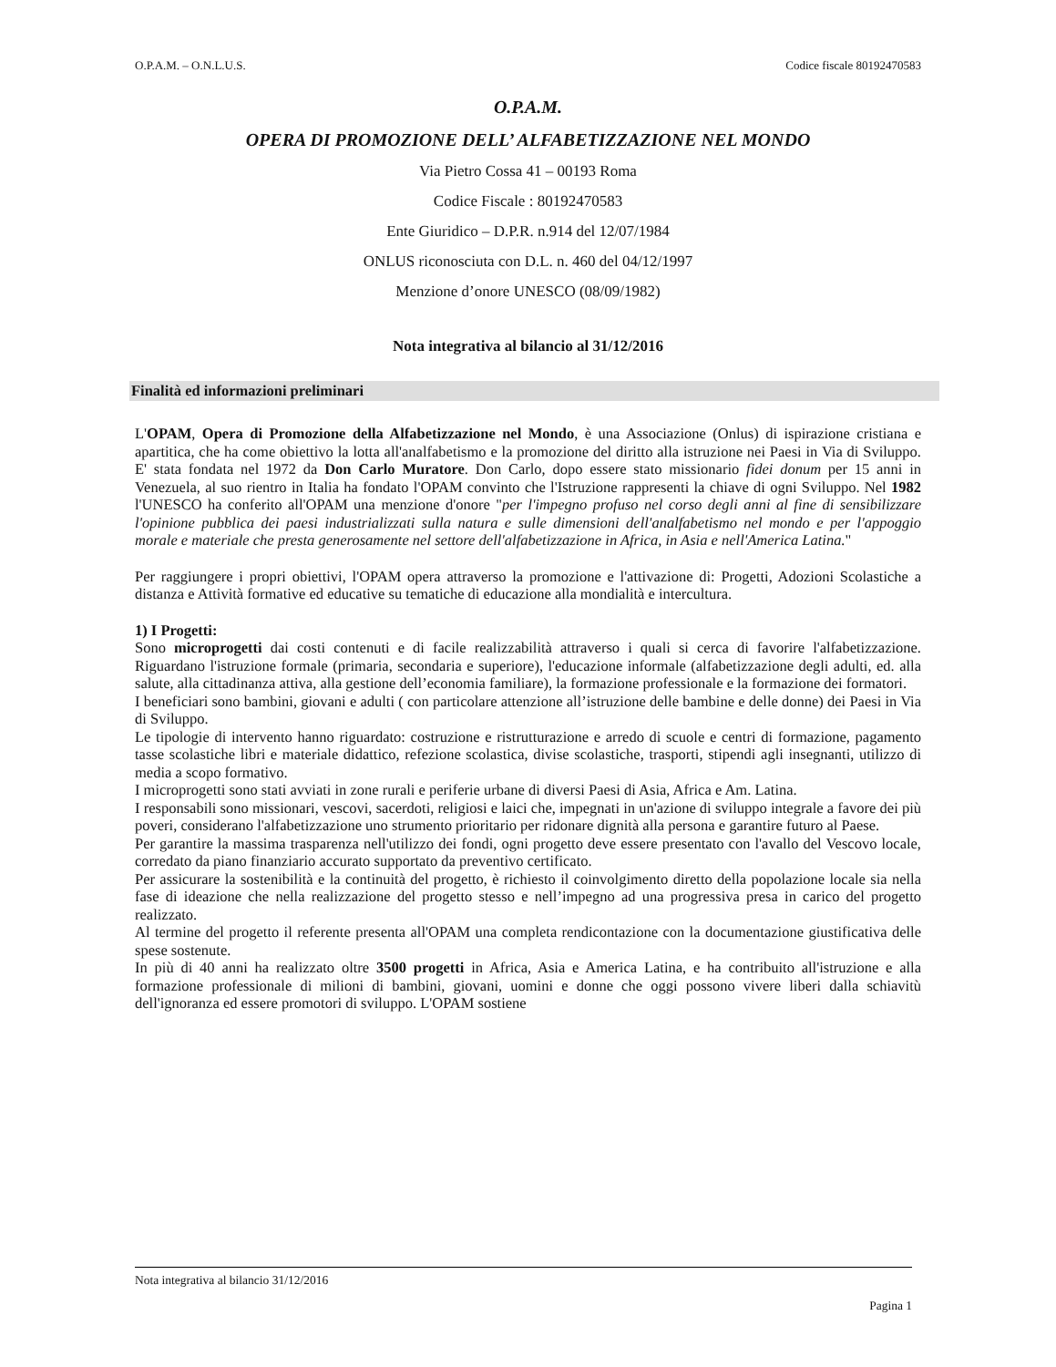O.P.A.M. – O.N.L.U.S. Codice fiscale 80192470583
O.P.A.M.
OPERA DI PROMOZIONE DELL’ ALFABETIZZAZIONE NEL MONDO
Via Pietro Cossa 41 – 00193 Roma
Codice Fiscale : 80192470583
Ente Giuridico – D.P.R. n.914 del 12/07/1984
ONLUS riconosciuta con D.L. n. 460 del 04/12/1997
Menzione d’onore UNESCO (08/09/1982)
Nota integrativa al bilancio al 31/12/2016
Finalità ed informazioni preliminari
L'OPAM, Opera di Promozione della Alfabetizzazione nel Mondo, è una Associazione (Onlus) di ispirazione cristiana e apartitica, che ha come obiettivo la lotta all'analfabetismo e la promozione del diritto alla istruzione nei Paesi in Via di Sviluppo. E' stata fondata nel 1972 da Don Carlo Muratore. Don Carlo, dopo essere stato missionario fidei donum per 15 anni in Venezuela, al suo rientro in Italia ha fondato l'OPAM convinto che l'Istruzione rappresenti la chiave di ogni Sviluppo. Nel 1982 l'UNESCO ha conferito all'OPAM una menzione d'onore "per l'impegno profuso nel corso degli anni al fine di sensibilizzare l'opinione pubblica dei paesi industrializzati sulla natura e sulle dimensioni dell'analfabetismo nel mondo e per l'appoggio morale e materiale che presta generosamente nel settore dell'alfabetizzazione in Africa, in Asia e nell'America Latina."
Per raggiungere i propri obiettivi, l'OPAM opera attraverso la promozione e l'attivazione di: Progetti, Adozioni Scolastiche a distanza e Attività formative ed educative su tematiche di educazione alla mondialità e intercultura.
1) I Progetti:
Sono microprogetti dai costi contenuti e di facile realizzabilità attraverso i quali si cerca di favorire l'alfabetizzazione. Riguardano l'istruzione formale (primaria, secondaria e superiore), l'educazione informale (alfabetizzazione degli adulti, ed. alla salute, alla cittadinanza attiva, alla gestione dell’economia familiare), la formazione professionale e la formazione dei formatori.
I beneficiari sono bambini, giovani e adulti ( con particolare attenzione all’istruzione delle bambine e delle donne) dei Paesi in Via di Sviluppo.
Le tipologie di intervento hanno riguardato: costruzione e ristrutturazione e arredo di scuole e centri di formazione, pagamento tasse scolastiche libri e materiale didattico, refezione scolastica, divise scolastiche, trasporti, stipendi agli insegnanti, utilizzo di media a scopo formativo.
I microprogetti sono stati avviati in zone rurali e periferie urbane di diversi Paesi di Asia, Africa e Am. Latina.
I responsabili sono missionari, vescovi, sacerdoti, religiosi e laici che, impegnati in un'azione di sviluppo integrale a favore dei più poveri, considerano l'alfabetizzazione uno strumento prioritario per ridonare dignità alla persona e garantire futuro al Paese.
Per garantire la massima trasparenza nell'utilizzo dei fondi, ogni progetto deve essere presentato con l'avallo del Vescovo locale, corredato da piano finanziario accurato supportato da preventivo certificato.
Per assicurare la sostenibilità e la continuità del progetto, è richiesto il coinvolgimento diretto della popolazione locale sia nella fase di ideazione che nella realizzazione del progetto stesso e nell’impegno ad una progressiva presa in carico del progetto realizzato.
Al termine del progetto il referente presenta all'OPAM una completa rendicontazione con la documentazione giustificativa delle spese sostenute.
In più di 40 anni ha realizzato oltre 3500 progetti in Africa, Asia e America Latina, e ha contribuito all'istruzione e alla formazione professionale di milioni di bambini, giovani, uomini e donne che oggi possono vivere liberi dalla schiavitù dell'ignoranza ed essere promotori di sviluppo. L'OPAM sostiene
Nota integrativa al bilancio 31/12/2016
Pagina 1